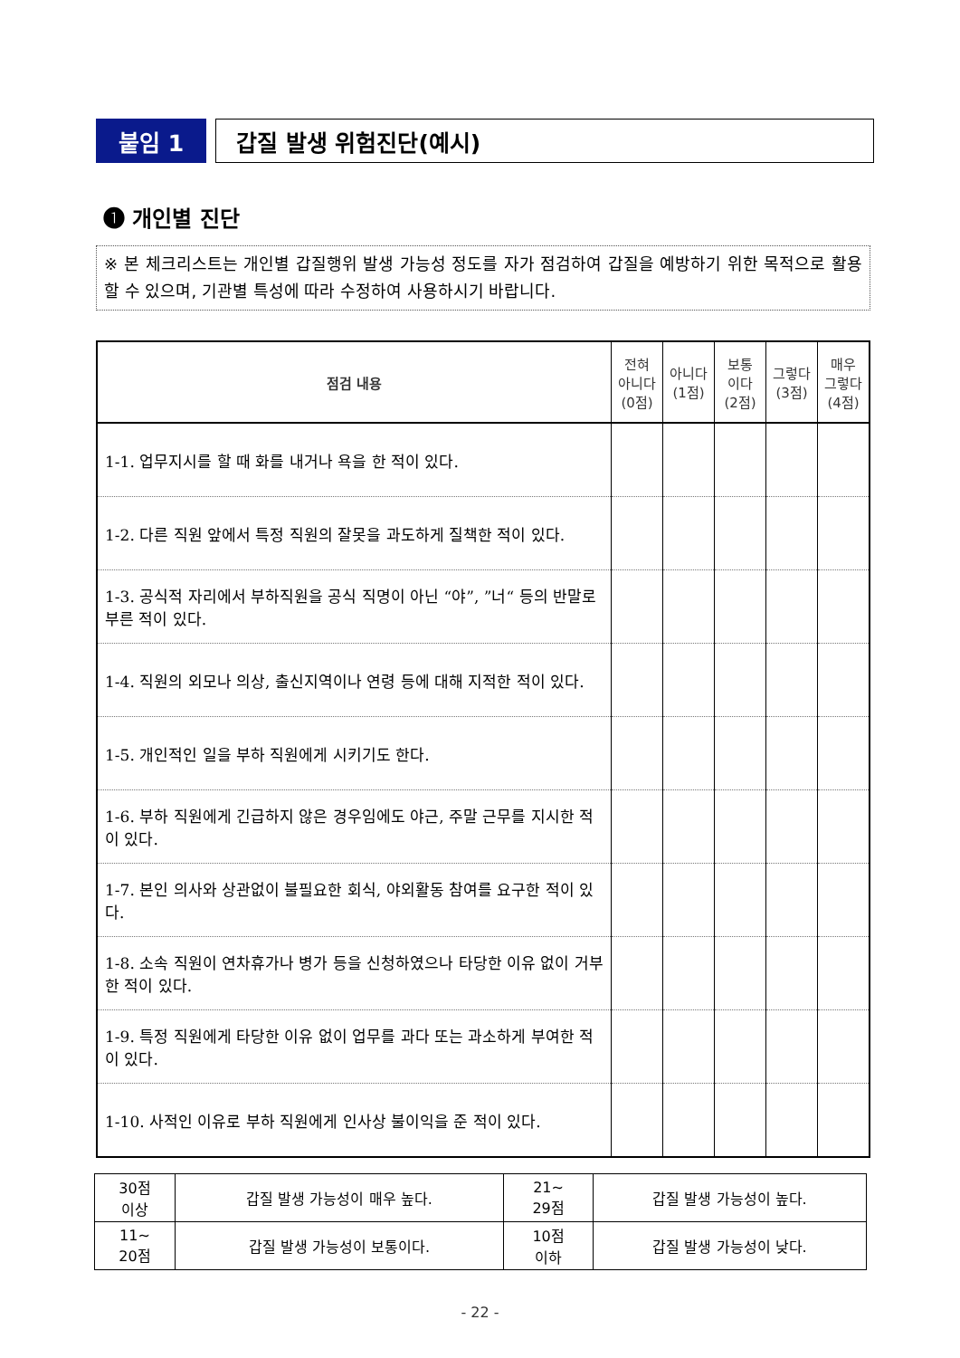붙임 1 갑질 발생 위험진단(예시)
❶ 개인별 진단
※ 본 체크리스트는 개인별 갑질행위 발생 가능성 정도를 자가 점검하여 갑질을 예방하기 위한 목적으로 활용할 수 있으며, 기관별 특성에 따라 수정하여 사용하시기 바랍니다.
| 점검 내용 | 전혀 아니다 (0점) | 아니다 (1점) | 보통 이다 (2점) | 그렇다 (3점) | 매우 그렇다 (4점) |
| --- | --- | --- | --- | --- | --- |
| 1-1. 업무지시를 할 때 화를 내거나 욕을 한 적이 있다. | | | | | |
| 1-2. 다른 직원 앞에서 특정 직원의 잘못을 과도하게 질책한 적이 있다. | | | | | |
| 1-3. 공식적 자리에서 부하직원을 공식 직명이 아닌 “야”, ”너“ 등의 반말로 부른 적이 있다. | | | | | |
| 1-4. 직원의 외모나 의상, 출신지역이나 연령 등에 대해 지적한 적이 있다. | | | | | |
| 1-5. 개인적인 일을 부하 직원에게 시키기도 한다. | | | | | |
| 1-6. 부하 직원에게 긴급하지 않은 경우임에도 야근, 주말 근무를 지시한 적이 있다. | | | | | |
| 1-7. 본인 의사와 상관없이 불필요한 회식, 야외활동 참여를 요구한 적이 있다. | | | | | |
| 1-8. 소속 직원이 연차휴가나 병가 등을 신청하였으나 타당한 이유 없이 거부한 적이 있다. | | | | | |
| 1-9. 특정 직원에게 타당한 이유 없이 업무를 과다 또는 과소하게 부여한 적이 있다. | | | | | |
| 1-10. 사적인 이유로 부하 직원에게 인사상 불이익을 준 적이 있다. | | | | | |
| 30점 이상 | 갑질 발생 가능성이 매우 높다. | 21~ 29점 | 갑질 발생 가능성이 높다. |
| 11~ 20점 | 갑질 발생 가능성이 보통이다. | 10점 이하 | 갑질 발생 가능성이 낮다. |
- 22 -